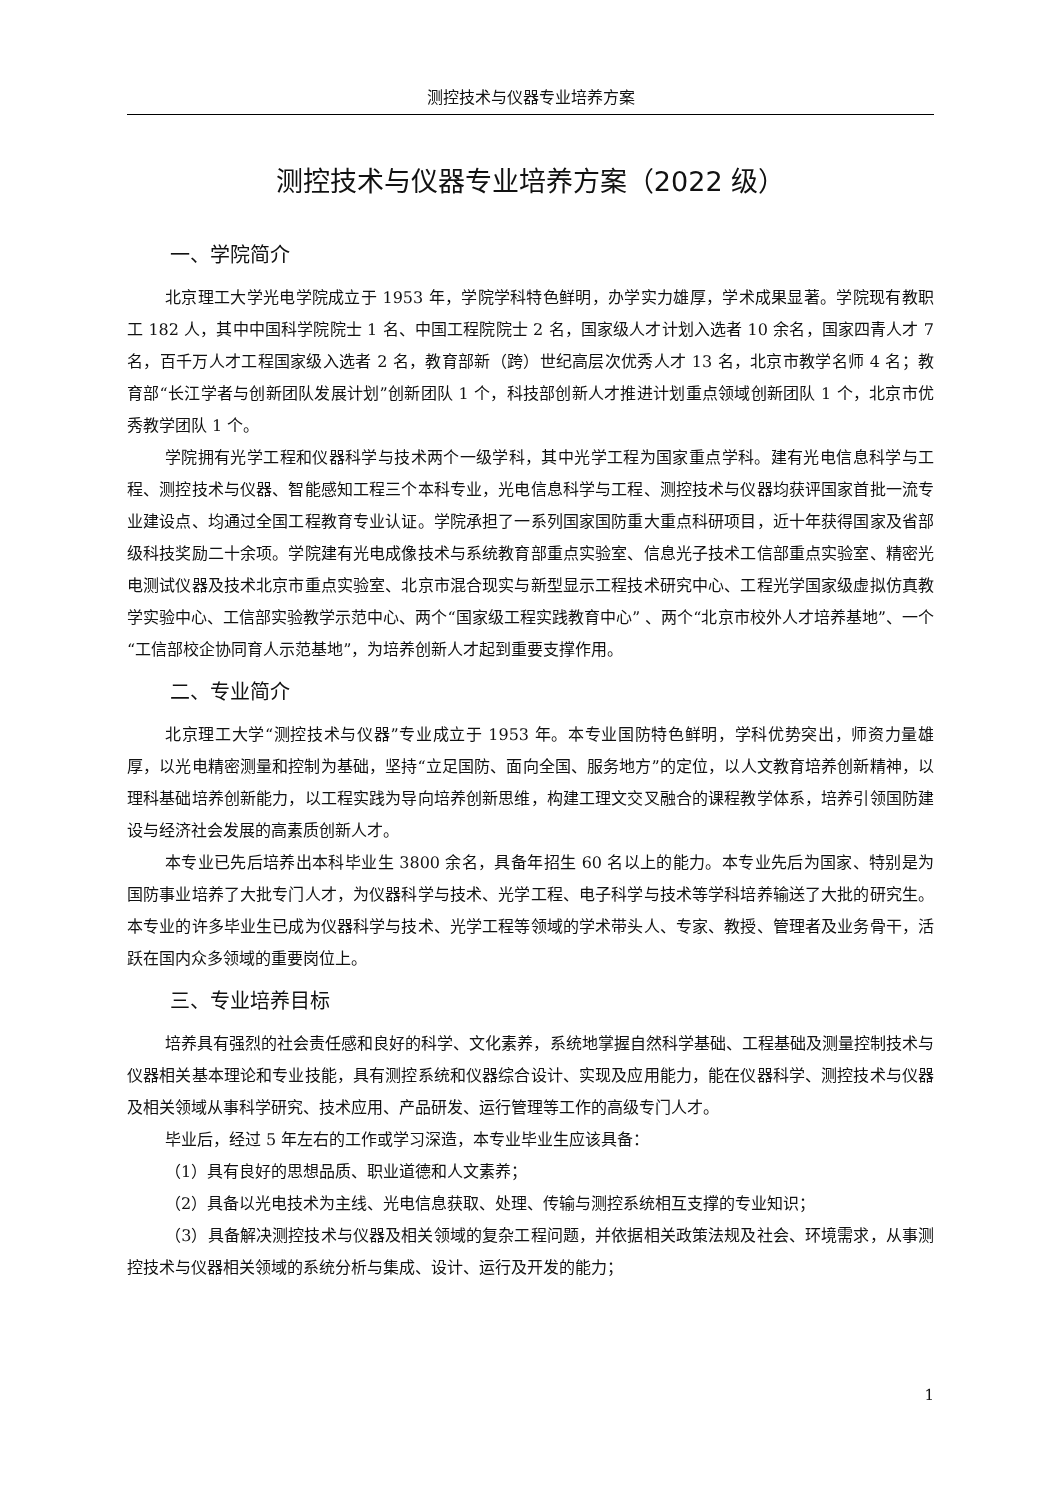测控技术与仪器专业培养方案
测控技术与仪器专业培养方案（2022 级）
一、学院简介
北京理工大学光电学院成立于 1953 年，学院学科特色鲜明，办学实力雄厚，学术成果显著。学院现有教职工 182 人，其中中国科学院院士 1 名、中国工程院院士 2 名，国家级人才计划入选者 10 余名，国家四青人才 7 名，百千万人才工程国家级入选者 2 名，教育部新（跨）世纪高层次优秀人才 13 名，北京市教学名师 4 名；教育部“长江学者与创新团队发展计划”创新团队 1 个，科技部创新人才推进计划重点领域创新团队 1 个，北京市优秀教学团队 1 个。
学院拥有光学工程和仪器科学与技术两个一级学科，其中光学工程为国家重点学科。建有光电信息科学与工程、测控技术与仪器、智能感知工程三个本科专业，光电信息科学与工程、测控技术与仪器均获评国家首批一流专业建设点、均通过全国工程教育专业认证。学院承担了一系列国家国防重大重点科研项目，近十年获得国家及省部级科技奖励二十余项。学院建有光电成像技术与系统教育部重点实验室、信息光子技术工信部重点实验室、精密光电测试仪器及技术北京市重点实验室、北京市混合现实与新型显示工程技术研究中心、工程光学国家级虚拟仿真教学实验中心、工信部实验教学示范中心、两个“国家级工程实践教育中心” 、两个“北京市校外人才培养基地”、一个“工信部校企协同育人示范基地”，为培养创新人才起到重要支撑作用。
二、专业简介
北京理工大学“测控技术与仪器”专业成立于 1953 年。本专业国防特色鲜明，学科优势突出，师资力量雄厚，以光电精密测量和控制为基础，坚持“立足国防、面向全国、服务地方”的定位，以人文教育培养创新精神，以理科基础培养创新能力，以工程实践为导向培养创新思维，构建工理文交叉融合的课程教学体系，培养引领国防建设与经济社会发展的高素质创新人才。
本专业已先后培养出本科毕业生 3800 余名，具备年招生 60 名以上的能力。本专业先后为国家、特别是为国防事业培养了大批专门人才，为仪器科学与技术、光学工程、电子科学与技术等学科培养输送了大批的研究生。本专业的许多毕业生已成为仪器科学与技术、光学工程等领域的学术带头人、专家、教授、管理者及业务骨干，活跃在国内众多领域的重要岗位上。
三、专业培养目标
培养具有强烈的社会责任感和良好的科学、文化素养，系统地掌握自然科学基础、工程基础及测量控制技术与仪器相关基本理论和专业技能，具有测控系统和仪器综合设计、实现及应用能力，能在仪器科学、测控技术与仪器及相关领域从事科学研究、技术应用、产品研发、运行管理等工作的高级专门人才。
毕业后，经过 5 年左右的工作或学习深造，本专业毕业生应该具备：
（1）具有良好的思想品质、职业道德和人文素养；
（2）具备以光电技术为主线、光电信息获取、处理、传输与测控系统相互支撑的专业知识；
（3）具备解决测控技术与仪器及相关领域的复杂工程问题，并依据相关政策法规及社会、环境需求，从事测控技术与仪器相关领域的系统分析与集成、设计、运行及开发的能力；
1